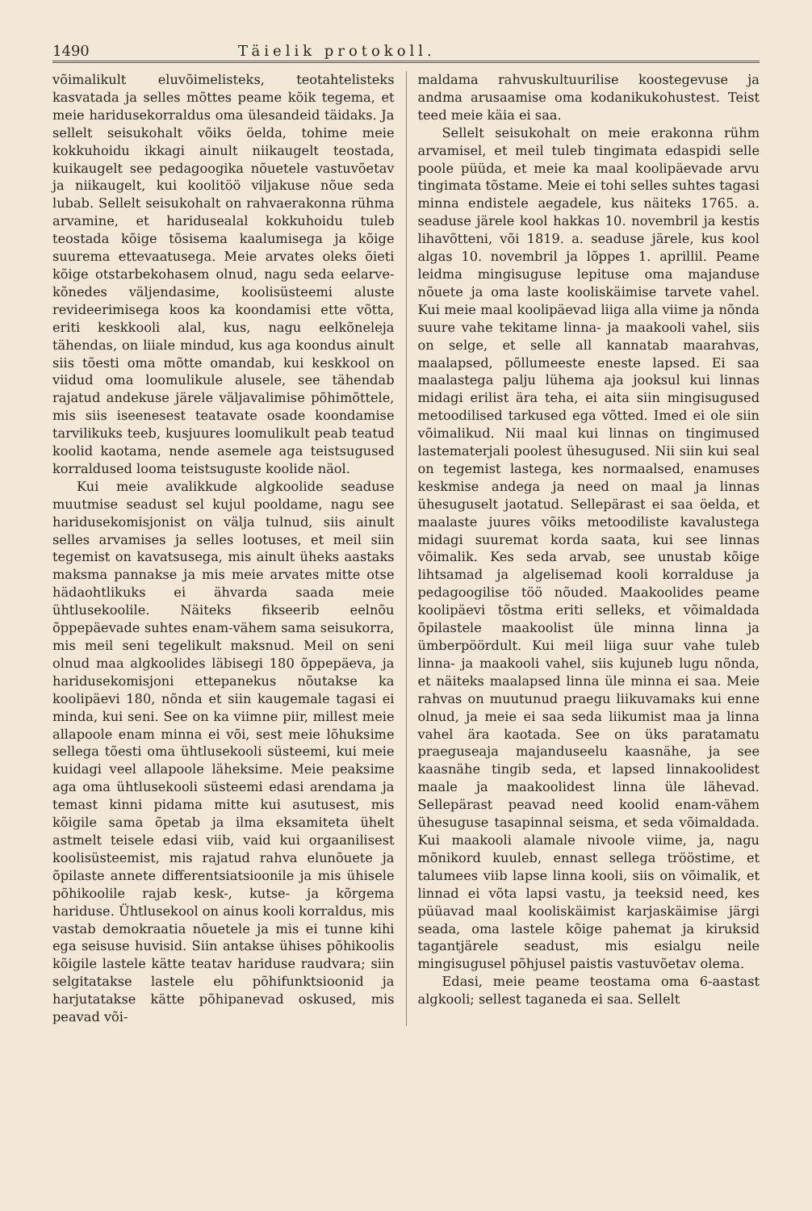1490 Täielik protokoll.
võimalikult eluvõimelisteks, teotahtelisteks kasvatada ja selles mõttes peame kõik tegema, et meie haridusekorraldus oma ülesandeid täidaks. Ja sellelt seisukohalt võiks öelda, tohime meie kokkuhoidu ikkagi ainult niikaugelt teostada, kuikaugelt see pedagoogika nõuetele vastuvõetav ja niikaugelt, kui koolitöö viljakuse nõue seda lubab. Sellelt seisukohalt on rahvaerakonna rühma arvamine, et haridusealal kokkuhoidu tuleb teostada kõige tõsisema kaalumisega ja kõige suurema ettevaatusega. Meie arvates oleks õieti kõige otstarbekohasem olnud, nagu seda eelarve-kõnedes väljendasime, koolisüsteemi aluste revideerimisega koos ka koondamisi ette võtta, eriti keskkooli alal, kus, nagu eelkõneleja tähendas, on liiale mindud, kus aga koondus ainult siis tõesti oma mõtte omandab, kui keskkool on viidud oma loomulikule alusele, see tähendab rajatud andekuse järele väljavalimise põhimõttele, mis siis iseenesest teatavate osade koondamise tarvilikuks teeb, kusjuures loomulikult peab teatud koolid kaotama, nende asemele aga teistsugused korraldused looma teistsuguste koolide näol.
Kui meie avalikkude algkoolide seaduse muutmise seadust sel kujul pooldame, nagu see haridusekomisjonist on välja tulnud, siis ainult selles arvamises ja selles lootuses, et meil siin tegemist on kavatsusega, mis ainult üheks aastaks maksma pannakse ja mis meie arvates mitte otse hädaohtlikuks ei ähvarda saada meie ühtlusekoolile. Näiteks fikseerib eelnõu õppepäevade suhtes enam-vähem sama seisukorra, mis meil seni tegelikult maksnud. Meil on seni olnud maa algkoolides läbisegi 180 õppepäeva, ja haridusekomisjoni ettepanekus nõutakse ka koolipäevi 180, nõnda et siin kaugemale tagasi ei minda, kui seni. See on ka viimne piir, millest meie allapoole enam minna ei või, sest meie lõhuksime sellega tõesti oma ühtlusekooli süsteemi, kui meie kuidagi veel allapoole läheksime. Meie peaksime aga oma ühtlusekooli süsteemi edasi arendama ja temast kinni pidama mitte kui asutusest, mis kõigile sama õpetab ja ilma eksamiteta ühelt astmelt teisele edasi viib, vaid kui orgaanilisest koolisüsteemist, mis rajatud rahva elunõuete ja õpilaste annete differentsiatsioonile ja mis ühisele põhikoolile rajab kesk-, kutse- ja kõrgema hariduse. Ühtlusekool on ainus kooli korraldus, mis vastab demokraatia nõuetele ja mis ei tunne kihi ega seisuse huvisid. Siin antakse ühises põhikoolis kõigile lastele kätte teatav hariduse raudvara; siin selgitatakse lastele elu põhifunktsioonid ja harjutatakse kätte põhipanevad oskused, mis peavad või-
maldama rahvuskultuurilise koostegevuse ja andma arusaamise oma kodanikukohustest. Teist teed meie käia ei saa.
Sellelt seisukohalt on meie erakonna rühm arvamisel, et meil tuleb tingimata edaspidi selle poole püüda, et meie ka maal koolipäevade arvu tingimata tõstame. Meie ei tohi selles suhtes tagasi minna endistele aegadele, kus näiteks 1765. a. seaduse järele kool hakkas 10. novembril ja kestis lihavõtteni, või 1819. a. seaduse järele, kus kool algas 10. novembril ja lõppes 1. aprillil. Peame leidma mingisuguse lepituse oma majanduse nõuete ja oma laste kooliskäimise tarvete vahel. Kui meie maal koolipäevad liiga alla viime ja nõnda suure vahe tekitame linna- ja maakooli vahel, siis on selge, et selle all kannatab maarahvas, maalapsed, põllumeeste eneste lapsed. Ei saa maalastega palju lühema aja jooksul kui linnas midagi erilist ära teha, ei aita siin mingisugused metoodilised tarkused ega võtted. Imed ei ole siin võimalikud. Nii maal kui linnas on tingimused lastematerjali poolest ühesugused. Nii siin kui seal on tegemist lastega, kes normaalsed, enamuses keskmise andega ja need on maal ja linnas ühesuguselt jaotatud. Sellepärast ei saa öelda, et maalaste juures võiks metoodiliste kavalustega midagi suuremat korda saata, kui see linnas võimalik. Kes seda arvab, see unustab kõige lihtsamad ja algelisemad kooli korralduse ja pedagoogilise töö nõuded. Maakoolides peame koolipäevi tõstma eriti selleks, et võimaldada õpilastele maakoolist üle minna linna ja ümberpöördult. Kui meil liiga suur vahe tuleb linna- ja maakooli vahel, siis kujuneb lugu nõnda, et näiteks maalapsed linna üle minna ei saa. Meie rahvas on muutunud praegu liikuvamaks kui enne olnud, ja meie ei saa seda liikumist maa ja linna vahel ära kaotada. See on üks paratamatu praeguseaja majanduseelu kaasnähe, ja see kaasnähe tingib seda, et lapsed linnakoolidest maale ja maakoolidest linna üle lähevad. Sellepärast peavad need koolid enam-vähem ühesuguse tasapinnal seisma, et seda võimaldada. Kui maakooli alamale nivoole viime, ja, nagu mõnikord kuuleb, ennast sellega trööstime, et talumees viib lapse linna kooli, siis on võimalik, et linnad ei võta lapsi vastu, ja teeksid need, kes püüavad maal kooliskäimist karjaskäimise järgi seada, oma lastele kõige pahemat ja kiruksid tagantjärele seadust, mis esialgu neile mingisugusel põhjusel paistis vastuvõetav olema.
Edasi, meie peame teostama oma 6-aastast algkooli; sellest taganeda ei saa. Sellelt